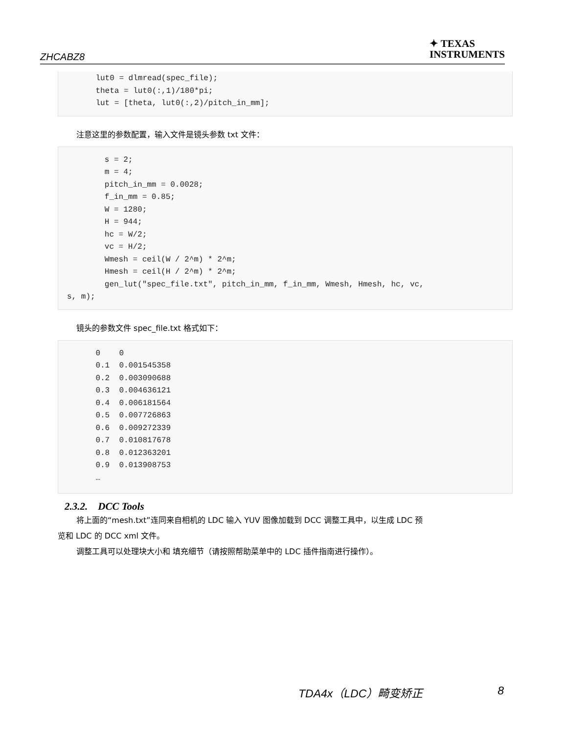ZHCABZ8
✦ TEXAS
INSTRUMENTS
    lut0 = dlmread(spec_file);
    theta = lut0(:,1)/180*pi;
    lut = [theta, lut0(:,2)/pitch_in_mm];
注意这里的参数配置，输入文件是镜头参数 txt 文件：
        s = 2;
        m = 4;
        pitch_in_mm = 0.0028;
        f_in_mm = 0.85;
        W = 1280;
        H = 944;
        hc = W/2;
        vc = H/2;
        Wmesh = ceil(W / 2^m) * 2^m;
        Hmesh = ceil(H / 2^m) * 2^m;
        gen_lut("spec_file.txt", pitch_in_mm, f_in_mm, Wmesh, Hmesh, hc, vc,
s, m);
镜头的参数文件 spec_file.txt 格式如下：
    0    0
    0.1  0.001545358
    0.2  0.003090688
    0.3  0.004636121
    0.4  0.006181564
    0.5  0.007726863
    0.6  0.009272339
    0.7  0.010817678
    0.8  0.012363201
    0.9  0.013908753
    …
2.3.2. DCC Tools
将上面的“mesh.txt”连同来自相机的 LDC 输入 YUV 图像加载到 DCC 调整工具中，以生成 LDC 预
览和 LDC 的 DCC xml 文件。
调整工具可以处理块大小和 填充细节（请按照帮助菜单中的 LDC 插件指南进行操作）。
TDA4x（LDC）畸变矫正 8